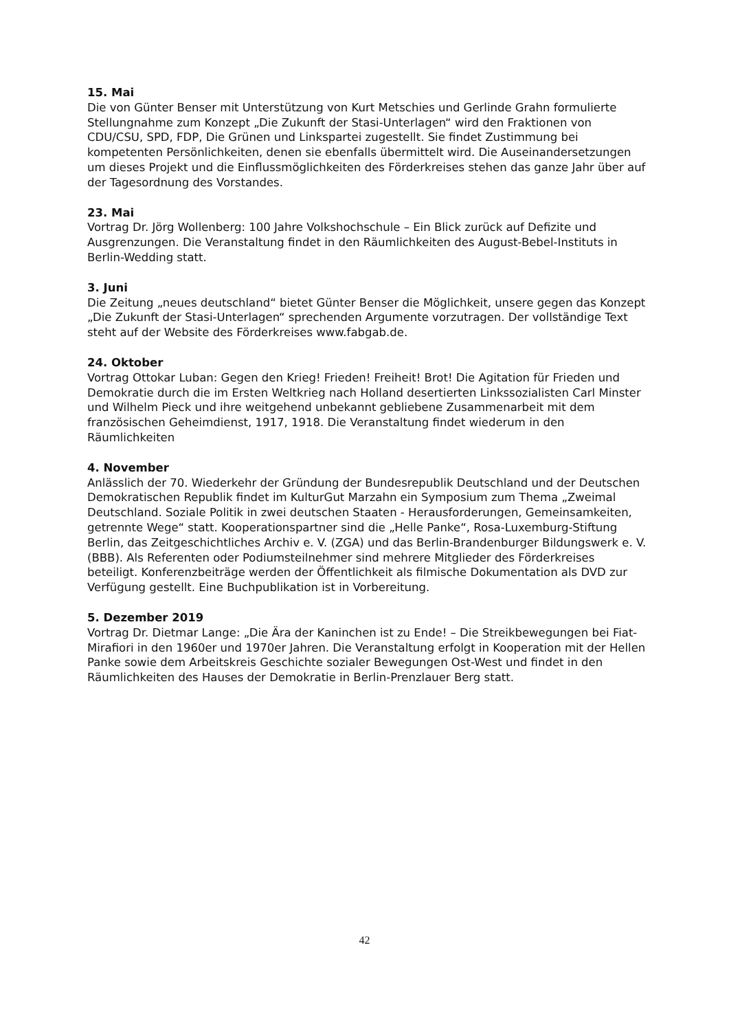15. Mai
Die von Günter Benser mit Unterstützung von Kurt Metschies und Gerlinde Grahn formulierte Stellungnahme zum Konzept „Die Zukunft der Stasi-Unterlagen“ wird den Fraktionen von CDU/CSU, SPD, FDP, Die Grünen und Linkspartei zugestellt. Sie findet Zustimmung bei kompetenten Persönlichkeiten, denen sie ebenfalls übermittelt wird. Die Auseinandersetzungen um dieses Projekt und die Einflussmöglichkeiten des Förderkreises stehen das ganze Jahr über auf der Tagesordnung des Vorstandes.
23. Mai
Vortrag Dr. Jörg Wollenberg: 100 Jahre Volkshochschule – Ein Blick zurück auf Defizite und Ausgrenzungen. Die Veranstaltung findet in den Räumlichkeiten des August-Bebel-Instituts in Berlin-Wedding statt.
3. Juni
Die Zeitung „neues deutschland“ bietet Günter Benser die Möglichkeit, unsere gegen das Konzept „Die Zukunft der Stasi-Unterlagen“ sprechenden Argumente vorzutragen. Der vollständige Text steht auf der Website des Förderkreises www.fabgab.de.
24. Oktober
Vortrag Ottokar Luban: Gegen den Krieg! Frieden! Freiheit! Brot! Die Agitation für Frieden und Demokratie durch die im Ersten Weltkrieg nach Holland desertierten Linkssozialisten Carl Minster und Wilhelm Pieck und ihre weitgehend unbekannt gebliebene Zusammenarbeit mit dem französischen Geheimdienst, 1917, 1918. Die Veranstaltung findet wiederum in den Räumlichkeiten
4. November
Anlässlich der 70. Wiederkehr der Gründung der Bundesrepublik Deutschland und der Deutschen Demokratischen Republik findet im KulturGut Marzahn ein Symposium zum Thema „Zweimal Deutschland. Soziale Politik in zwei deutschen Staaten - Herausforderungen, Gemeinsamkeiten, getrennte Wege“ statt. Kooperationspartner sind die „Helle Panke“, Rosa-Luxemburg-Stiftung Berlin, das Zeitgeschichtliches Archiv e. V. (ZGA) und das Berlin-Brandenburger Bildungswerk e. V. (BBB). Als Referenten oder Podiumsteilnehmer sind mehrere Mitglieder des Förderkreises beteiligt. Konferenzbeiträge werden der Öffentlichkeit als filmische Dokumentation als DVD zur Verfügung gestellt. Eine Buchpublikation ist in Vorbereitung.
5. Dezember 2019
Vortrag Dr. Dietmar Lange: „Die Ära der Kaninchen ist zu Ende! – Die Streikbewegungen bei Fiat-Mirafiori in den 1960er und 1970er Jahren. Die Veranstaltung erfolgt in Kooperation mit der Hellen Panke sowie dem Arbeitskreis Geschichte sozialer Bewegungen Ost-West und findet in den Räumlichkeiten des Hauses der Demokratie in Berlin-Prenzlauer Berg statt.
42